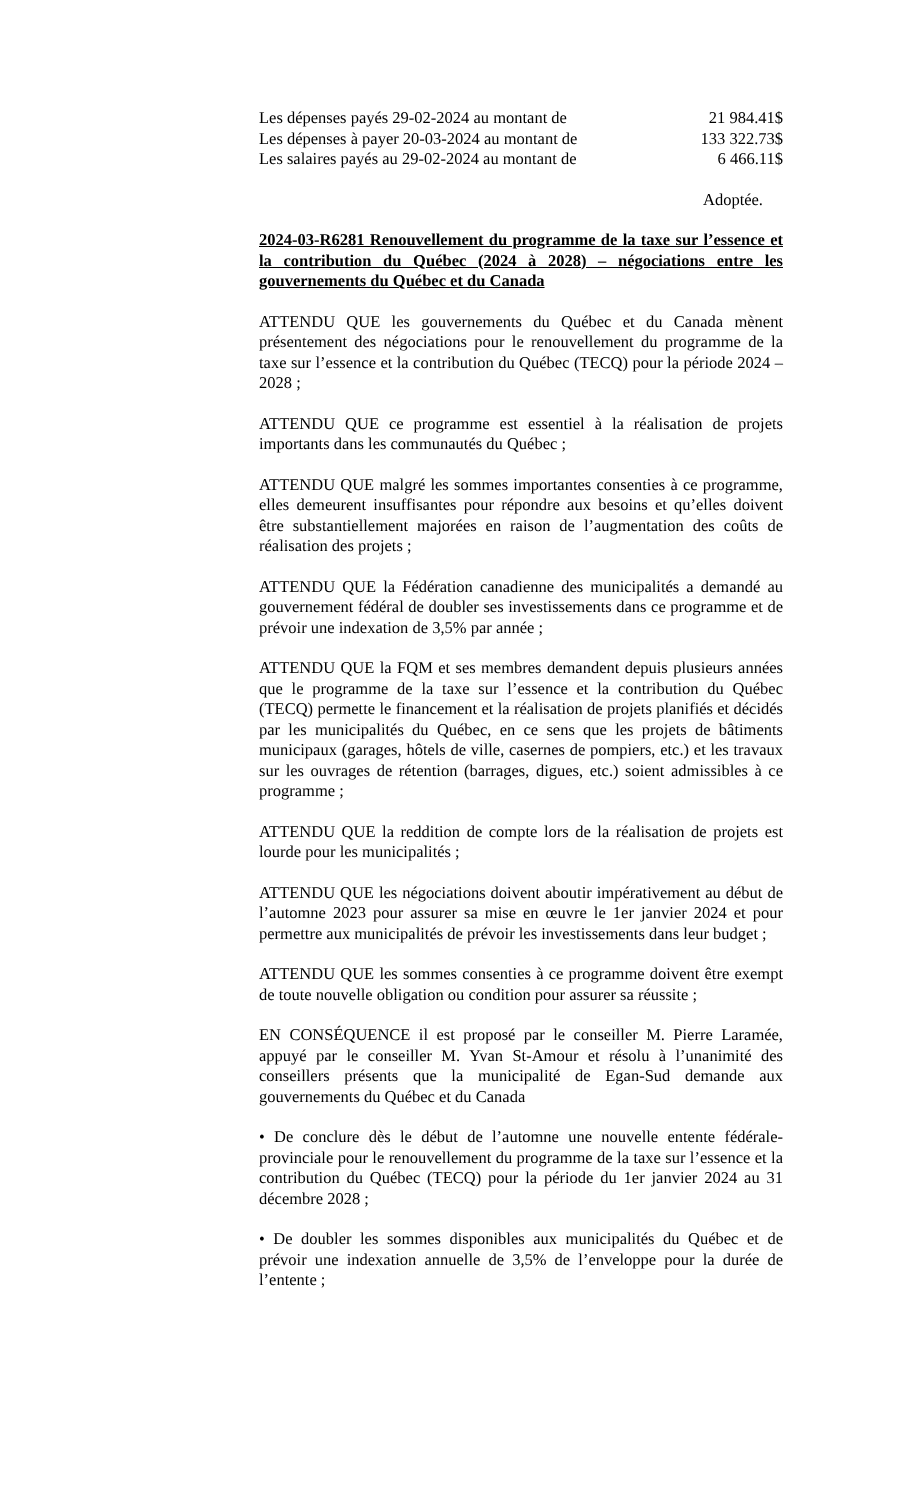Les dépenses payés 29-02-2024 au montant de 21 984.41$
Les dépenses à payer 20-03-2024 au montant de 133 322.73$
Les salaires payés au 29-02-2024 au montant de 6 466.11$
Adoptée.
2024-03-R6281 Renouvellement du programme de la taxe sur l’essence et la contribution du Québec (2024 à 2028) – négociations entre les gouvernements du Québec et du Canada
ATTENDU QUE les gouvernements du Québec et du Canada mènent présentement des négociations pour le renouvellement du programme de la taxe sur l’essence et la contribution du Québec (TECQ) pour la période 2024 – 2028 ;
ATTENDU QUE ce programme est essentiel à la réalisation de projets importants dans les communautés du Québec ;
ATTENDU QUE malgré les sommes importantes consenties à ce programme, elles demeurent insuffisantes pour répondre aux besoins et qu’elles doivent être substantiellement majorées en raison de l’augmentation des coûts de réalisation des projets ;
ATTENDU QUE la Fédération canadienne des municipalités a demandé au gouvernement fédéral de doubler ses investissements dans ce programme et de prévoir une indexation de 3,5% par année ;
ATTENDU QUE la FQM et ses membres demandent depuis plusieurs années que le programme de la taxe sur l’essence et la contribution du Québec (TECQ) permette le financement et la réalisation de projets planifiés et décidés par les municipalités du Québec, en ce sens que les projets de bâtiments municipaux (garages, hôtels de ville, casernes de pompiers, etc.) et les travaux sur les ouvrages de rétention (barrages, digues, etc.) soient admissibles à ce programme ;
ATTENDU QUE la reddition de compte lors de la réalisation de projets est lourde pour les municipalités ;
ATTENDU QUE les négociations doivent aboutir impérativement au début de l’automne 2023 pour assurer sa mise en œuvre le 1er janvier 2024 et pour permettre aux municipalités de prévoir les investissements dans leur budget ;
ATTENDU QUE les sommes consenties à ce programme doivent être exempt de toute nouvelle obligation ou condition pour assurer sa réussite ;
EN CONSÉQUENCE il est proposé par le conseiller M. Pierre Laramée, appuyé par le conseiller M. Yvan St-Amour et résolu à l’unanimité des conseillers présents que la municipalité de Egan-Sud demande aux gouvernements du Québec et du Canada
• De conclure dès le début de l’automne une nouvelle entente fédérale-provinciale pour le renouvellement du programme de la taxe sur l’essence et la contribution du Québec (TECQ) pour la période du 1er janvier 2024 au 31 décembre 2028 ;
• De doubler les sommes disponibles aux municipalités du Québec et de prévoir une indexation annuelle de 3,5% de l’enveloppe pour la durée de l’entente ;